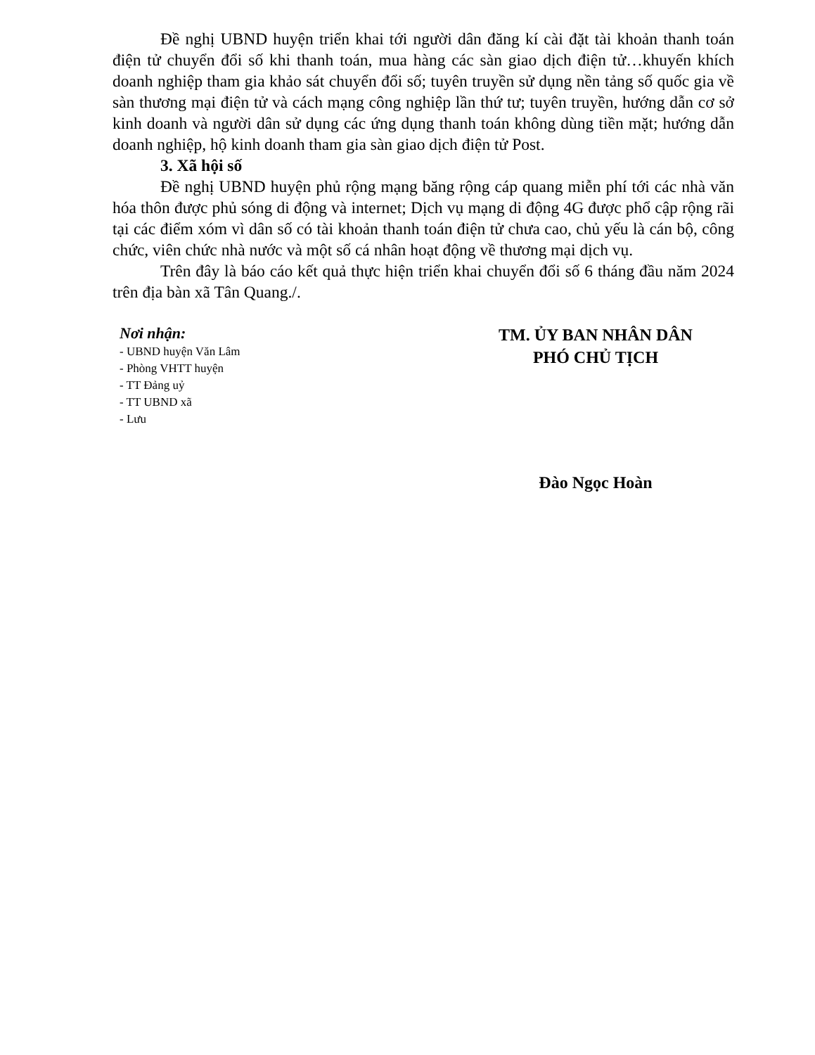Đề nghị UBND huyện triển khai tới người dân đăng kí cài đặt tài khoản thanh toán điện tử chuyển đổi số khi thanh toán, mua hàng các sàn giao dịch điện tử…khuyến khích doanh nghiệp tham gia khảo sát chuyển đổi số; tuyên truyền sử dụng nền tảng số quốc gia về sàn thương mại điện tử và cách mạng công nghiệp lần thứ tư; tuyên truyền, hướng dẫn cơ sở kinh doanh và người dân sử dụng các ứng dụng thanh toán không dùng tiền mặt; hướng dẫn doanh nghiệp, hộ kinh doanh tham gia sàn giao dịch điện tử Post.
3. Xã hội số
Đề nghị UBND huyện phủ rộng mạng băng rộng cáp quang miễn phí tới các nhà văn hóa thôn được phủ sóng di động và internet; Dịch vụ mạng di động 4G được phổ cập rộng rãi tại các điểm xóm vì dân số có tài khoản thanh toán điện tử chưa cao, chủ yếu là cán bộ, công chức, viên chức nhà nước và một số cá nhân hoạt động về thương mại dịch vụ.
Trên đây là báo cáo kết quả thực hiện triển khai chuyển đổi số 6 tháng đầu năm 2024 trên địa bàn xã Tân Quang./.
Nơi nhận:
- UBND huyện Văn Lâm
- Phòng VHTT huyện
- TT Đảng uỷ
- TT UBND xã
- Lưu
TM. ỦY BAN NHÂN DÂN
PHÓ CHỦ TỊCH
Đào Ngọc Hoàn